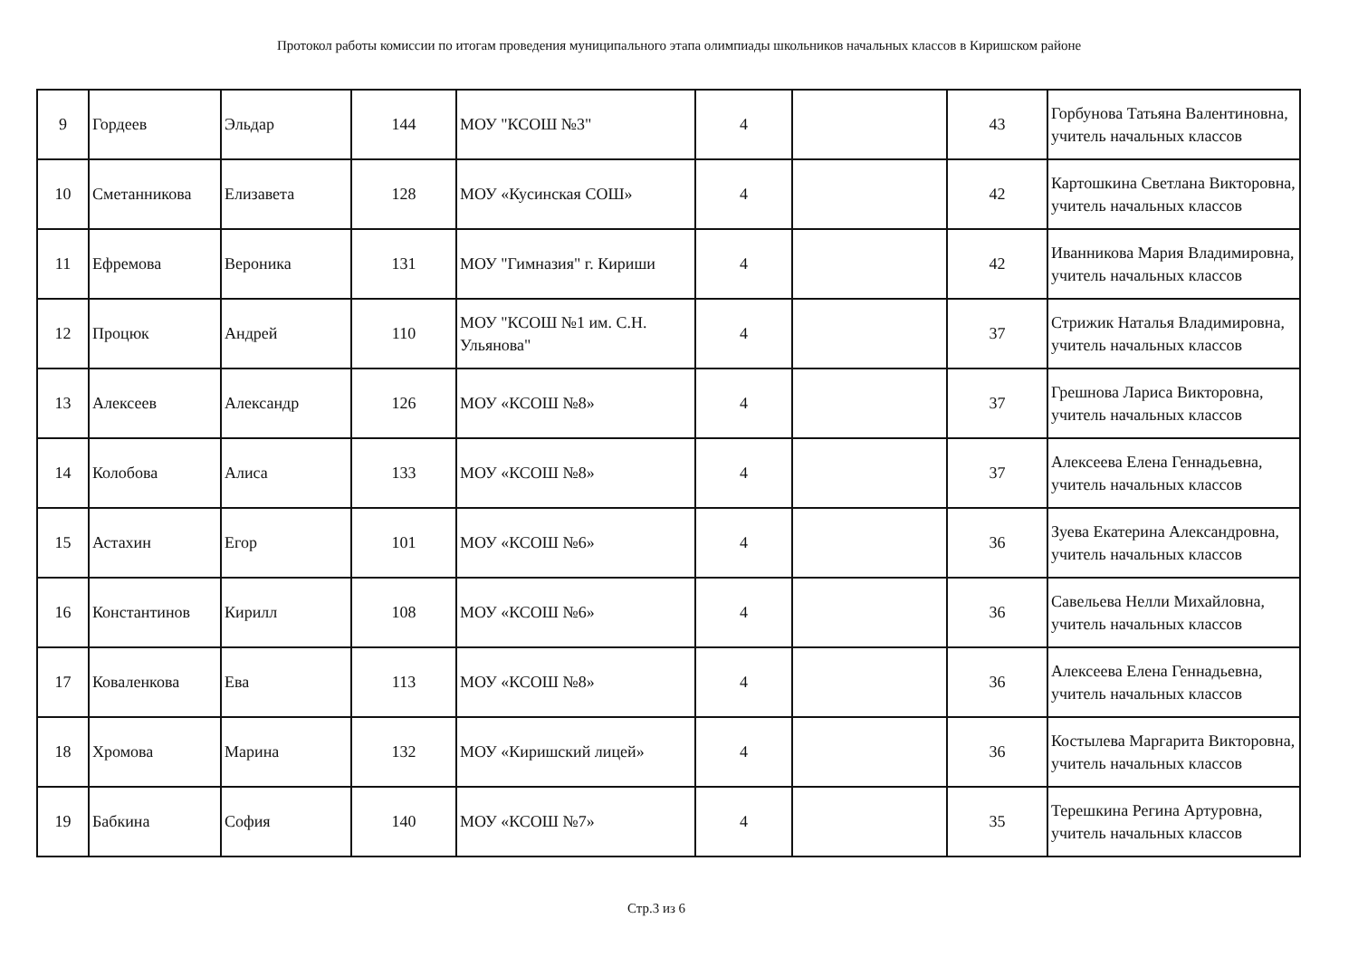Протокол работы комиссии по итогам проведения муниципального этапа олимпиады школьников начальных классов в Киришском районе
| 9 | Гордеев | Эльдар | 144 | МОУ "КСОШ №3" | 4 | | 43 | Горбунова Татьяна Валентиновна, учитель начальных классов |
| 10 | Сметанникова | Елизавета | 128 | МОУ «Кусинская СОШ» | 4 | | 42 | Картошкина Светлана Викторовна, учитель начальных классов |
| 11 | Ефремова | Вероника | 131 | МОУ "Гимназия" г. Кириши | 4 | | 42 | Иванникова Мария Владимировна, учитель начальных классов |
| 12 | Процюк | Андрей | 110 | МОУ "КСОШ №1 им. С.Н. Ульянова" | 4 | | 37 | Стрижик Наталья Владимировна, учитель начальных классов |
| 13 | Алексеев | Александр | 126 | МОУ «КСОШ №8» | 4 | | 37 | Грешнова Лариса Викторовна, учитель начальных классов |
| 14 | Колобова | Алиса | 133 | МОУ «КСОШ №8» | 4 | | 37 | Алексеева Елена Геннадьевна, учитель начальных классов |
| 15 | Астахин | Егор | 101 | МОУ «КСОШ №6» | 4 | | 36 | Зуева Екатерина Александровна, учитель начальных классов |
| 16 | Константинов | Кирилл | 108 | МОУ «КСОШ №6» | 4 | | 36 | Савельева Нелли Михайловна, учитель начальных классов |
| 17 | Коваленкова | Ева | 113 | МОУ «КСОШ №8» | 4 | | 36 | Алексеева Елена Геннадьевна, учитель начальных классов |
| 18 | Хромова | Марина | 132 | МОУ «Киришский лицей» | 4 | | 36 | Костылева Маргарита Викторовна, учитель начальных классов |
| 19 | Бабкина | София | 140 | МОУ «КСОШ №7» | 4 | | 35 | Терешкина Регина Артуровна, учитель начальных классов |
Стр.3 из 6